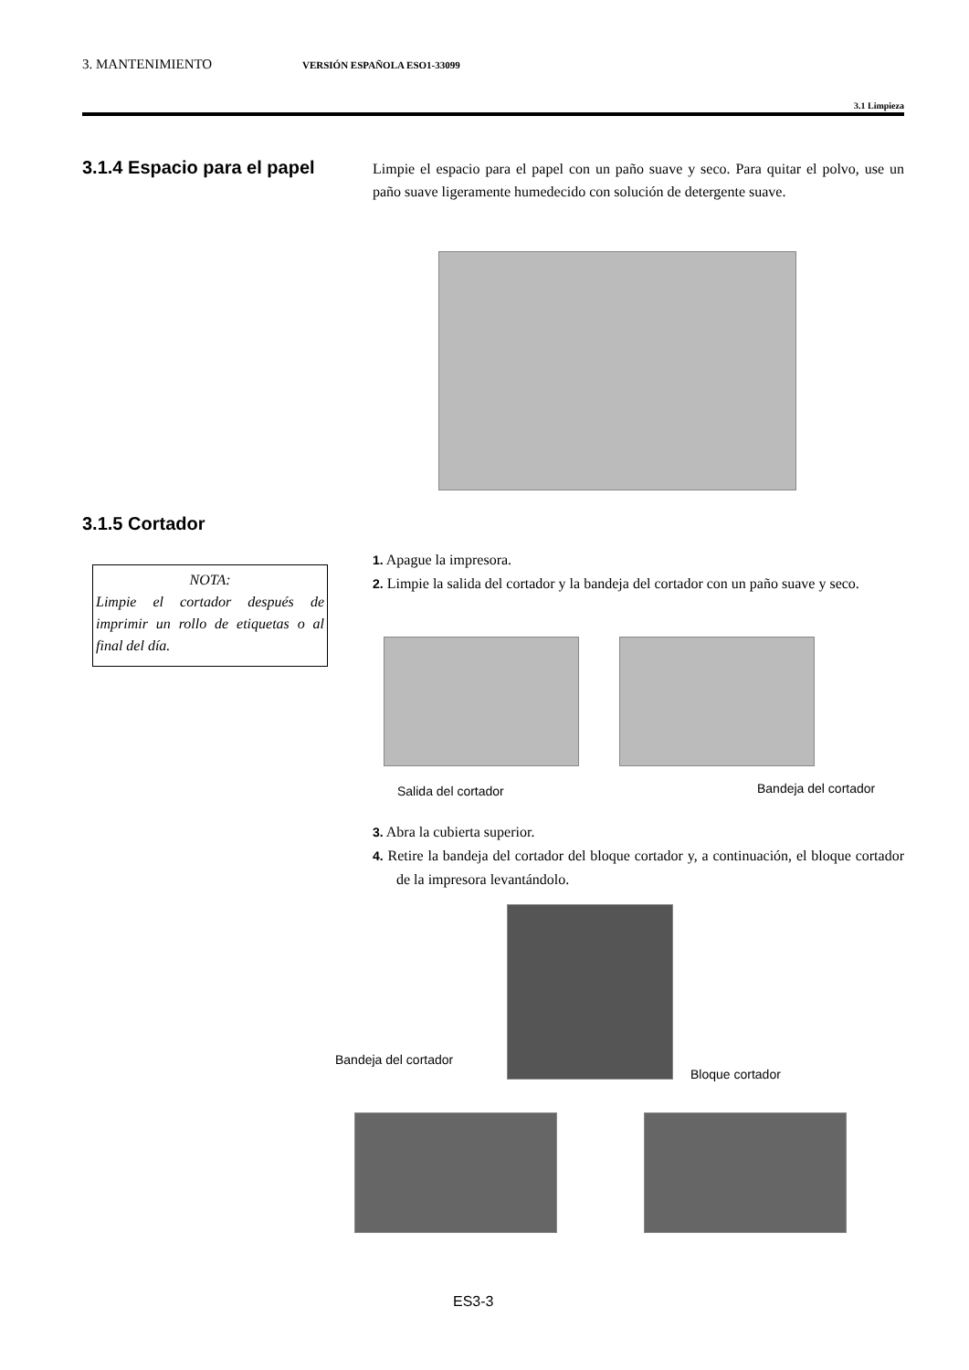3. MANTENIMIENTO VERSIÓN ESPAÑOLA ESO1-33099
3.1 Limpieza
3.1.4 Espacio para el papel
Limpie el espacio para el papel con un paño suave y seco. Para quitar el polvo, use un paño suave ligeramente humedecido con solución de detergente suave.
3.1.5 Cortador
NOTA:
Limpie el cortador después de imprimir un rollo de etiquetas o al final del día.
1. Apague la impresora.
2. Limpie la salida del cortador y la bandeja del cortador con un paño suave y seco.
Salida del cortador Bandeja del cortador
3. Abra la cubierta superior.
4. Retire la bandeja del cortador del bloque cortador y, a continuación, el bloque cortador de la impresora levantándolo.
Bandeja del cortador
Bloque cortador
ES3-3